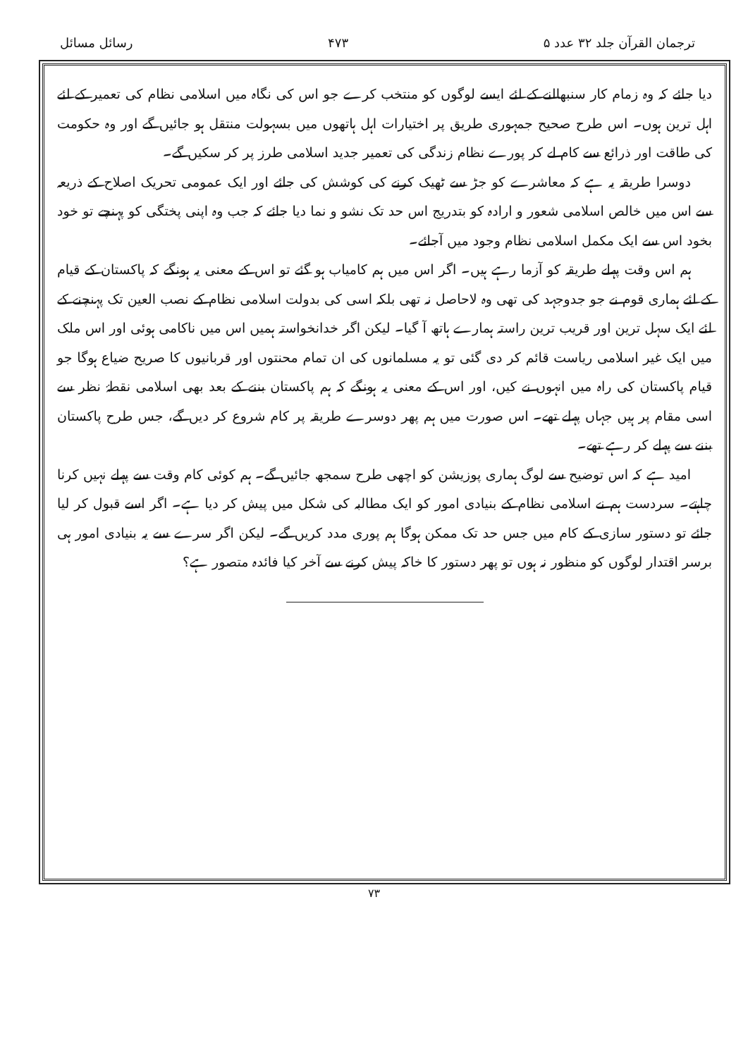ترجمان القرآن جلد ۳۲ عدد ۵ ۴۷۳ رسائل مسائل
دیا جائے کہ وہ زمام کار سنبھالنے کے لئے ایسے لوگوں کو منتخب کرے جو اس کی نگاہ میں اسلامی نظام کی تعمیر کے لئے اہل ترین ہوں۔ اس طرح صحیح جمہوری طریق پر اختیارات اہل ہاتھوں میں بسہولت منتقل ہو جائیں گے اور وہ حکومت کی طاقت اور ذرائع سے کام لے کر پورے نظام زندگی کی تعمیر جدید اسلامی طرز پر کر سکیں گے۔
دوسرا طریقہ یہ ہے کہ معاشرے کو جڑ سے ٹھیک کرنے کی کوشش کی جائے اور ایک عمومی تحریک اصلاح کے ذریعہ سے اس میں خالص اسلامی شعور و ارادہ کو بتدریج اس حد تک نشو و نما دیا جائے کہ جب وہ اپنی پختگی کو پہنچے تو خود بخود اس سے ایک مکمل اسلامی نظام وجود میں آجائے۔
ہم اس وقت پہلے طریقہ کو آزما رہے ہیں۔ اگر اس میں ہم کامیاب ہو گئے تو اس کے معنی یہ ہونگے کہ پاکستان کے قیام کے لئے ہماری قوم نے جو جدوجہد کی تھی وہ لاحاصل نہ تھی بلکہ اسی کی بدولت اسلامی نظام کے نصب العین تک پہنچنے کے لئے ایک سہل ترین اور قریب ترین راستہ ہمارے ہاتھ آ گیا۔ لیکن اگر خدانخواستہ ہمیں اس میں ناکامی ہوئی اور اس ملک میں ایک غیر اسلامی ریاست قائم کر دی گئی تو یہ مسلمانوں کی ان تمام محنتوں اور قربانیوں کا صریح ضیاع ہوگا جو قیام پاکستان کی راہ میں انہوں نے کیں، اور اس کے معنی یہ ہونگے کہ ہم پاکستان بننے کے بعد بھی اسلامی نقطۂ نظر سے اسی مقام پر ہیں جہاں پہلے تھے۔ اس صورت میں ہم پھر دوسرے طریقہ پر کام شروع کر دیں گے، جس طرح پاکستان بننے سے پہلے کر رہے تھے۔
امید ہے کہ اس توضیح سے لوگ ہماری پوزیشن کو اچھی طرح سمجھ جائیں گے۔ ہم کوئی کام وقت سے پہلے نہیں کرنا چاہتے۔ سردست ہم نے اسلامی نظام کے بنیادی امور کو ایک مطالبہ کی شکل میں پیش کر دیا ہے۔ اگر اسے قبول کر لیا جائے تو دستور سازی کے کام میں جس حد تک ممکن ہوگا ہم پوری مدد کریں گے۔ لیکن اگر سرے سے یہ بنیادی امور ہی برسر اقتدار لوگوں کو منظور نہ ہوں تو پھر دستور کا خاکہ پیش کرنے سے آخر کیا فائدہ متصور ہے؟
۷۳